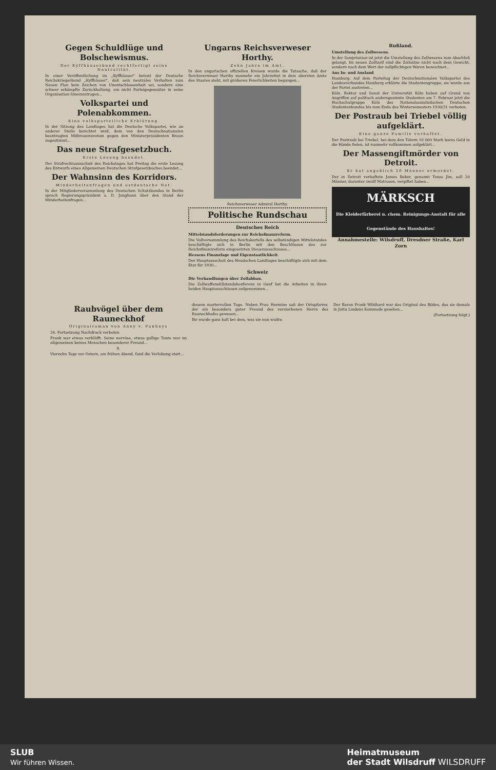Gegen Schuldlüge und Bolschewismus.
Der Kyffhäuserbund rechtfertigt seine Neutralität.
In einer Veröffentlichung im „Kyffhäuser" betont der Deutsche Reichskriegerbund „Kyffhäuser", daß sein neutrales Verhalten zum Neuen Plan kein Zeichen von Unentschlossenheit sei, sondern eine schwer erkämpfte Zurückhaltung, um nicht Parteigegensätze in seine Organisation hineinzutragen...
Volkspartei und Polenabkommen.
Eine volksparteiliche Erklärung.
In der Sitzung des Landtages hat die Deutsche Volkspartei, wie an anderer Stelle berichtet wird, dem von den Deutschnationalen beantragten Mißtrauensvotum gegen den Ministerpräsidenten Braun zugestimmt...
Das neue Strafgesetzbuch.
Erste Lesung beendet.
Der Strafrechtsausschuß des Reichstages hat Freitag die erste Lesung des Entwurfs eines Allgemeinen Deutschen Strafgesetzbuches beendet...
Der Wahnsinn des Korridors.
Minderheitenfragen und ostdeutsche Not.
In der Mitgliederversammlung des Deutschen Schutzbundes in Berlin sprach Regierungspräsident a. D. Junghann über den Stand der Minderheitenfragen...
Ungarns Reichsverweser Horthy.
Zehn Jahre im Amt.
In den ungarischen offiziellen Kreisen wurde die Tatsache, daß der Reichsverweser Horthy nunmehr ein Jahrzehnt in dem obersten Amte des Staates steht, mit größeren Feierlichkeiten begangen...
Reichsverweser Admiral Horthy.
Politische Rundschau
Deutsches Reich
Mittelstandsforderungen zur Reichsfinanzreform.
Die Vollversammlung des Reichskartells des selbständigen Mittelstandes beschäftigte sich in Berlin mit den Beschlüssen des zur Reichsfinanzreform eingesetzten Steuerausschusses...
Hessens Finanzlage und Eigenstaatlichkeit.
Der Hauptausschuß des Hessischen Landtages beschäftigte sich mit dem Etat für 1930...
Schweiz
Die Verhandlungen über Zollabbau.
Die Zollwaffenstillstandskonferenz in Genf hat die Arbeiten in ihren beiden Hauptausschüssen aufgenommen...
Rußland.
Umstellung des Zollwesens.
In der Sowjetunion ist jetzt die Umstellung des Zollwesens zum Abschluß gelangt. Im neuen Zolltarif sind die Zollsätze nicht nach dem Gewicht, sondern nach dem Wert der zollpflichtigen Waren bezeichnet...
Aus In- und Ausland
Hamburg. Auf dem Parteitag der Deutschnationalen Volkspartei des Landesverbandes Hamburg erklärte die Studentengruppe, sie werde aus der Partei austreten...
Köln. Rektor und Senat der Universität Köln haben auf Grund von Angriffen auf politisch andersgesinnte Studenten am 7. Februar jetzt die Hochschulgruppe Köln des Nationalsozialistischen Deutschen Studentenbundes bis zum Ende des Wintersemesters 1930/31 verboten.
Der Postraub bei Triebel völlig aufgeklärt.
Eine ganze Familie verhaftet.
Der Postraub bei Triebel, bei dem den Tätern 10 000 Mark bares Geld in die Hände fielen, ist nunmehr vollkommen aufgeklärt...
Der Massengiftmörder von Detroit.
Er hat angeblich 20 Männer ermordet.
Der in Detroit verhaftete James Baker, genannt Texas Jim, soll 20 Männer, darunter zwölf Matrosen, vergiftet haben...
MÄRKSCH
Die Kleiderfärberei u. chem. Reinigungs-Anstalt für alle Gegenstände des Haushaltes!
Annahmestelle: Wilsdruff, Dresdner Straße, Karl Zorn
Raubvögel über dem Rauneckhof
Originalroman von Anny v. Panhuys
34. Fortsetzung Nachdruck verboten
Frank war etwas verblüfft. Seine nervöse, etwas gallige Tante war im allgemeinen keines Menschen besonderer Freund...
8.
Vierzehn Tage vor Ostern, am frühen Abend, fand die Verlobung statt...
diesem martervollen Tage. Neben Frau Hermine saß der Ortspfarrer, der ein besonders guter Freund des verstorbenen Herrn des Rauneckhofes gewesen...
Ihr wurde ganz kalt bei dem, was sie nun wußte.
Der Baron Frank Wildhard war das Original des Bildes, das sie damals in Jutta Lindens Kommode gesehen...
(Fortsetzung folgt.)
SLUB
Wir führen Wissen.
Heimatmuseum
der Stadt Wilsdruff WILSDRUFF